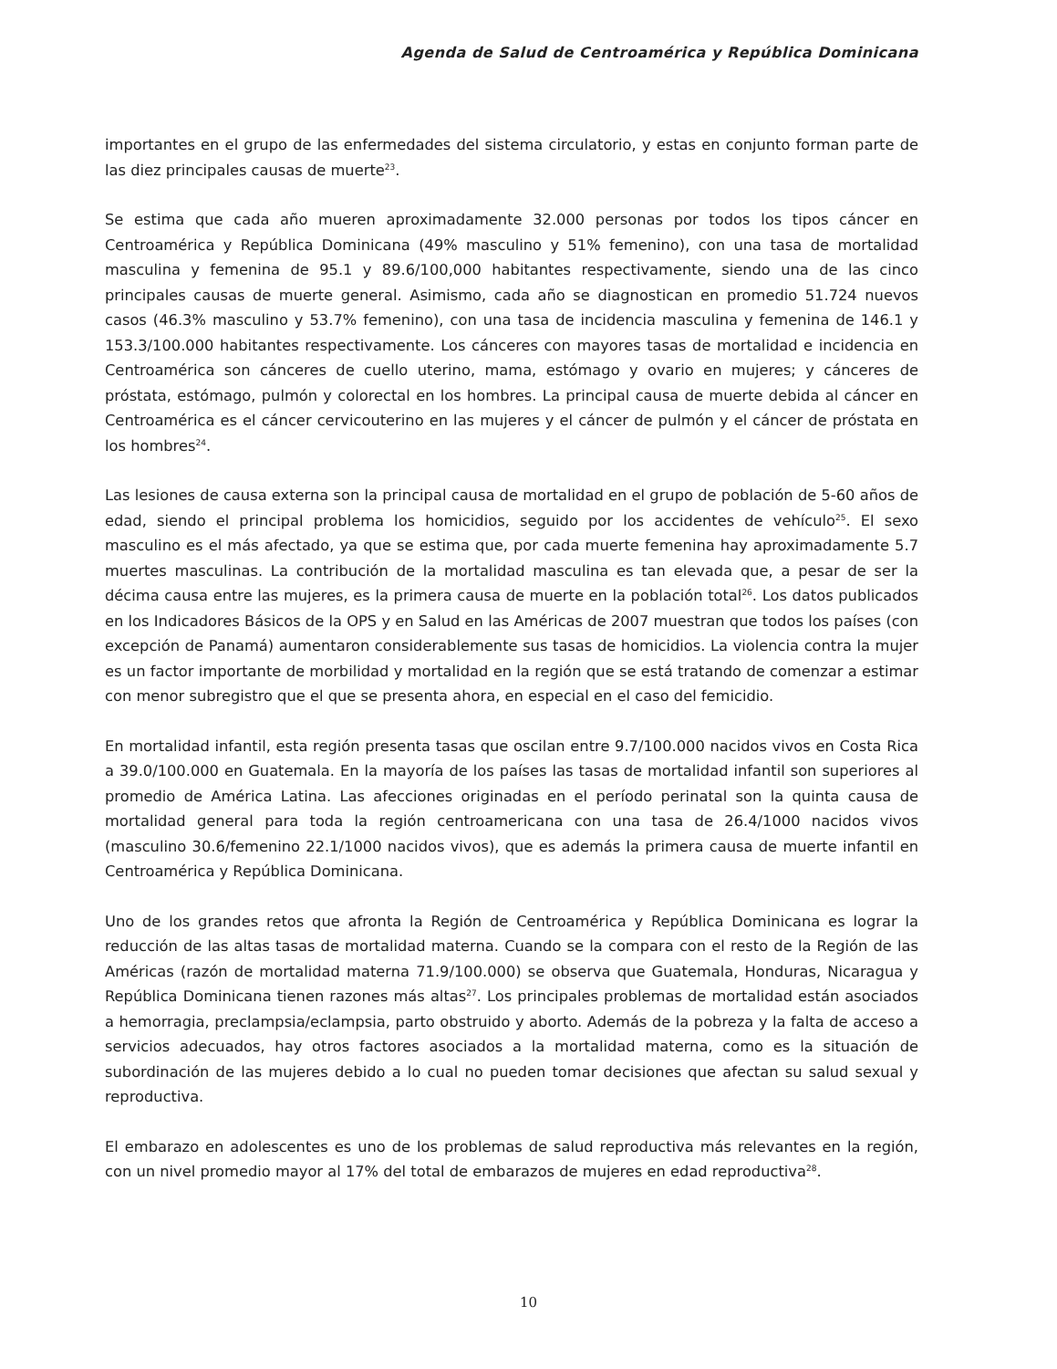Agenda de Salud de Centroamérica y República Dominicana
importantes en el grupo de las enfermedades del sistema circulatorio, y estas en conjunto forman parte de las diez principales causas de muerte<sup>23</sup>.
Se estima que cada año mueren aproximadamente 32.000 personas por todos los tipos cáncer en Centroamérica y República Dominicana (49% masculino y 51% femenino), con una tasa de mortalidad masculina y femenina de 95.1 y 89.6/100,000 habitantes respectivamente, siendo una de las cinco principales causas de muerte general. Asimismo, cada año se diagnostican en promedio 51.724 nuevos casos (46.3% masculino y 53.7% femenino), con una tasa de incidencia masculina y femenina de 146.1 y 153.3/100.000 habitantes respectivamente. Los cánceres con mayores tasas de mortalidad e incidencia en Centroamérica son cánceres de cuello uterino, mama, estómago y ovario en mujeres; y cánceres de próstata, estómago, pulmón y colorectal en los hombres. La principal causa de muerte debida al cáncer en Centroamérica es el cáncer cervicouterino en las mujeres y el cáncer de pulmón y el cáncer de próstata en los hombres<sup>24</sup>.
Las lesiones de causa externa son la principal causa de mortalidad en el grupo de población de 5-60 años de edad, siendo el principal problema los homicidios, seguido por los accidentes de vehículo<sup>25</sup>. El sexo masculino es el más afectado, ya que se estima que, por cada muerte femenina hay aproximadamente 5.7 muertes masculinas. La contribución de la mortalidad masculina es tan elevada que, a pesar de ser la décima causa entre las mujeres, es la primera causa de muerte en la población total<sup>26</sup>. Los datos publicados en los Indicadores Básicos de la OPS y en Salud en las Américas de 2007 muestran que todos los países (con excepción de Panamá) aumentaron considerablemente sus tasas de homicidios. La violencia contra la mujer es un factor importante de morbilidad y mortalidad en la región que se está tratando de comenzar a estimar con menor subregistro que el que se presenta ahora, en especial en el caso del femicidio.
En mortalidad infantil, esta región presenta tasas que oscilan entre 9.7/100.000 nacidos vivos en Costa Rica a 39.0/100.000 en Guatemala. En la mayoría de los países las tasas de mortalidad infantil son superiores al promedio de América Latina. Las afecciones originadas en el período perinatal son la quinta causa de mortalidad general para toda la región centroamericana con una tasa de 26.4/1000 nacidos vivos (masculino 30.6/femenino 22.1/1000 nacidos vivos), que es además la primera causa de muerte infantil en Centroamérica y República Dominicana.
Uno de los grandes retos que afronta la Región de Centroamérica y República Dominicana es lograr la reducción de las altas tasas de mortalidad materna. Cuando se la compara con el resto de la Región de las Américas (razón de mortalidad materna 71.9/100.000) se observa que Guatemala, Honduras, Nicaragua y República Dominicana tienen razones más altas<sup>27</sup>. Los principales problemas de mortalidad están asociados a hemorragia, preclampsia/eclampsia, parto obstruido y aborto. Además de la pobreza y la falta de acceso a servicios adecuados, hay otros factores asociados a la mortalidad materna, como es la situación de subordinación de las mujeres debido a lo cual no pueden tomar decisiones que afectan su salud sexual y reproductiva.
El embarazo en adolescentes es uno de los problemas de salud reproductiva más relevantes en la región, con un nivel promedio mayor al 17% del total de embarazos de mujeres en edad reproductiva<sup>28</sup>.
10